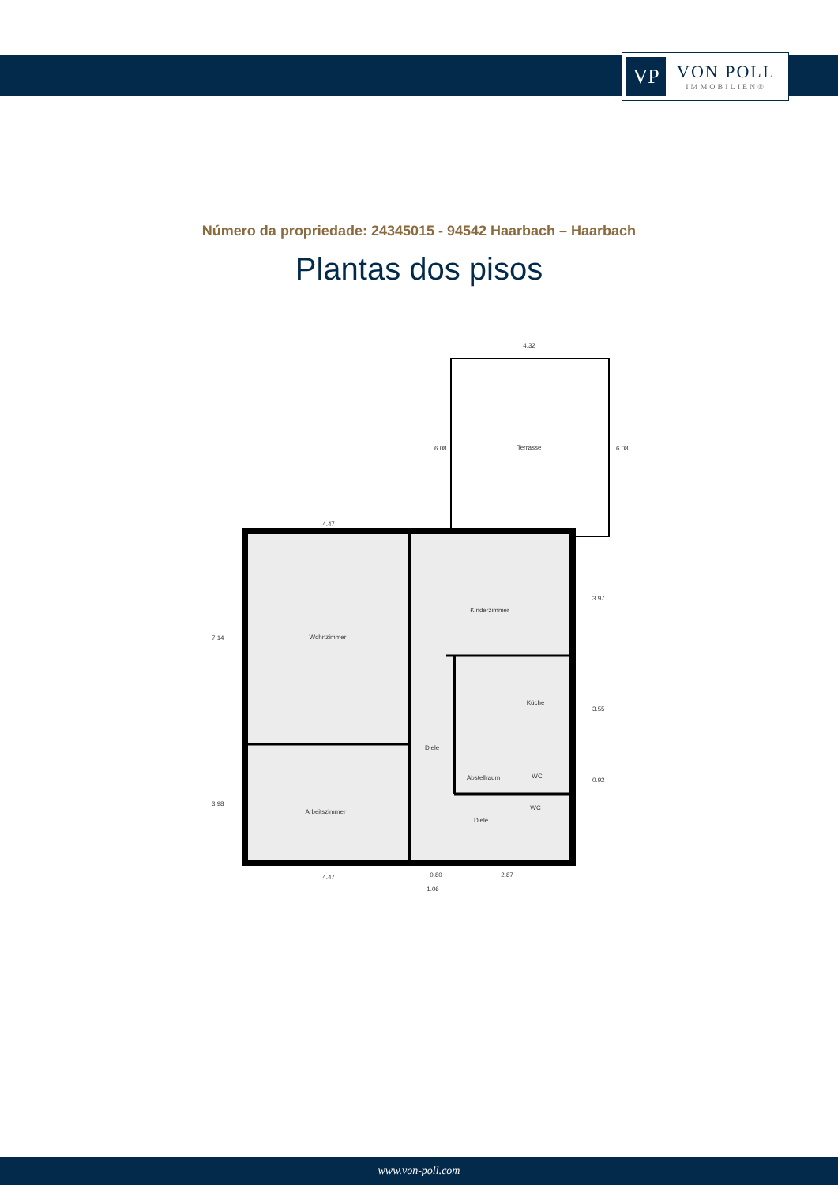VP
VON POLL
IMMOBILIEN®
Número da propriedade: 24345015 - 94542 Haarbach – Haarbach
Plantas dos pisos
Terrasse
Wohnzimmer
Kinderzimmer
Küche
Diele
Abstellraum
WC
WC
Diele
Arbeitszimmer
4.47
4.32
4.47
0.80
2.87
1.06
7.14
3.98
6.08
6.08
3.97
3.55
0.92
www.von-poll.com